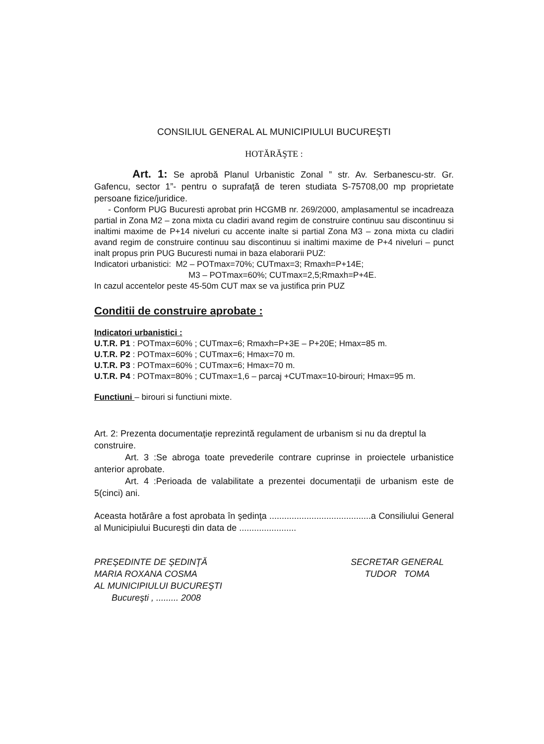CONSILIUL GENERAL AL MUNICIPIULUI BUCUREŞTI
HOTĂRĂŞTE :
Art. 1: Se aprobă Planul Urbanistic Zonal ” str. Av. Serbanescu-str. Gr. Gafencu, sector 1”- pentru o suprafaţă de teren studiata S-75708,00 mp proprietate persoane fizice/juridice.
- Conform PUG Bucuresti aprobat prin HCGMB nr. 269/2000, amplasamentul se incadreaza partial in Zona M2 – zona mixta cu cladiri avand regim de construire continuu sau discontinuu si inaltimi maxime de P+14 niveluri cu accente inalte si partial Zona M3 – zona mixta cu cladiri avand regim de construire continuu sau discontinuu si inaltimi maxime de P+4 niveluri – punct inalt propus prin PUG Bucuresti numai in baza elaborarii PUZ:
Indicatori urbanistici: M2 – POTmax=70%; CUTmax=3; Rmaxh=P+14E;
M3 – POTmax=60%; CUTmax=2,5;Rmaxh=P+4E.
In cazul accentelor peste 45-50m CUT max se va justifica prin PUZ
Conditii de construire aprobate :
Indicatori urbanistici :
U.T.R. P1 : POTmax=60% ; CUTmax=6; Rmaxh=P+3E – P+20E; Hmax=85 m.
U.T.R. P2 : POTmax=60% ; CUTmax=6; Hmax=70 m.
U.T.R. P3 : POTmax=60% ; CUTmax=6; Hmax=70 m.
U.T.R. P4 : POTmax=80% ; CUTmax=1,6 – parcaj +CUTmax=10-birouri; Hmax=95 m.
Functiuni – birouri si functiuni mixte.
Art. 2: Prezenta documentaţie reprezintă regulament de urbanism si nu da dreptul la construire.
Art. 3 :Se abroga toate prevederile contrare cuprinse in proiectele urbanistice anterior aprobate.
Art. 4 :Perioada de valabilitate a prezentei documentaţii de urbanism este de 5(cinci) ani.
Aceasta hotărâre a fost aprobata în şedinţa .........................................a Consiliului General al Municipiului Bucureşti din data de .......................
PREŞEDINTE DE ŞEDINŢĂ
MARIA ROXANA COSMA
AL MUNICIPIULUI BUCUREŞTI
Bucureşti , ......... 2008
SECRETAR GENERAL
TUDOR TOMA